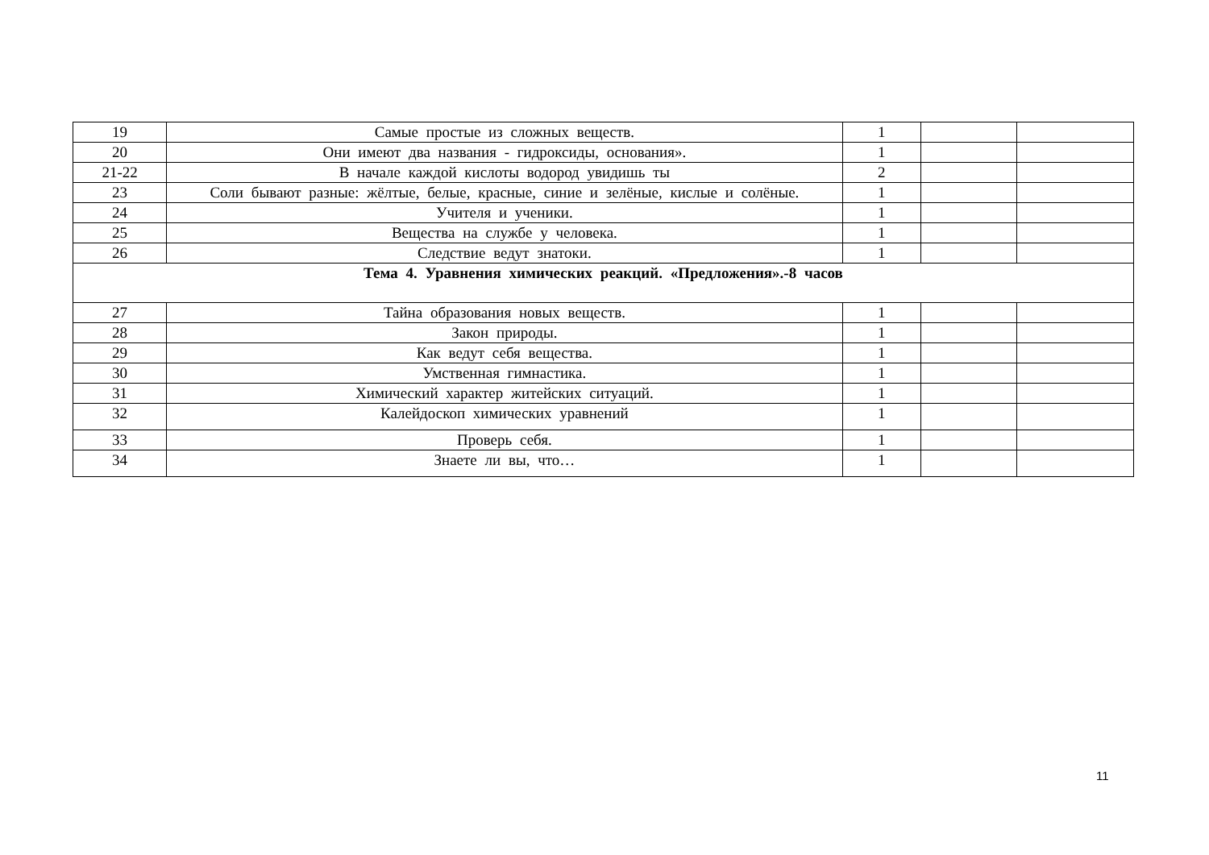| 19 | Самые простые из сложных веществ. | 1 | | |
| 20 | Они имеют два названия - гидроксиды, основания». | 1 | | |
| 21-22 | В начале каждой кислоты водород увидишь ты | 2 | | |
| 23 | Соли бывают разные: жёлтые, белые, красные, синие и зелёные, кислые и солёные. | 1 | | |
| 24 | Учителя и ученики. | 1 | | |
| 25 | Вещества на службе у человека. | 1 | | |
| 26 | Следствие ведут знатоки. | 1 | | |
| Тема 4. Уравнения химических реакций. «Предложения».-8 часов | | | | |
| 27 | Тайна образования новых веществ. | 1 | | |
| 28 | Закон природы. | 1 | | |
| 29 | Как ведут себя вещества. | 1 | | |
| 30 | Умственная гимнастика. | 1 | | |
| 31 | Химический характер житейских ситуаций. | 1 | | |
| 32 | Калейдоскоп химических уравнений | 1 | | |
| 33 | Проверь себя. | 1 | | |
| 34 | Знаете ли вы, что… | 1 | | |
11